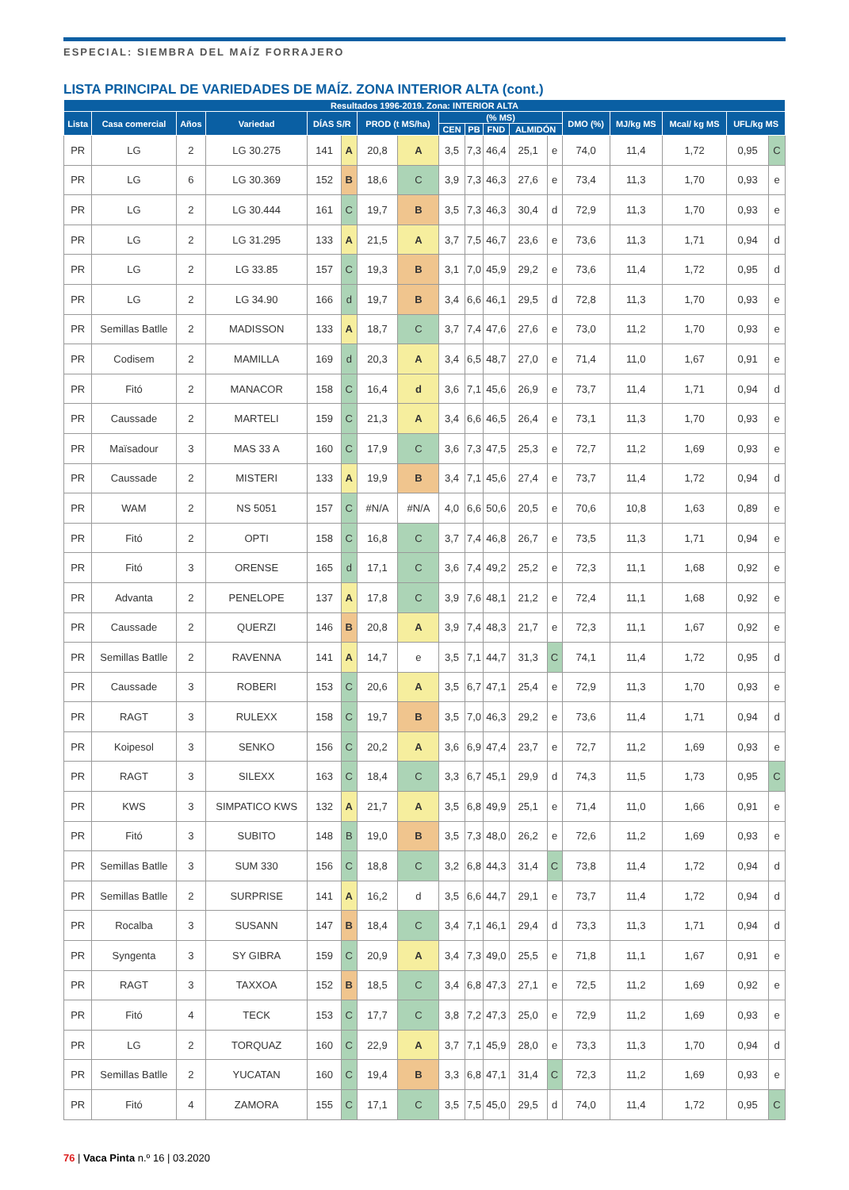ESPECIAL: SIEMBRA DEL MAÍZ FORRAJERO
LISTA PRINCIPAL DE VARIEDADES DE MAÍZ. ZONA INTERIOR ALTA (cont.)
| Resultados 1996-2019. Zona: INTERIOR ALTA | | | | | | | | | | | | | | | | | |
| --- | --- | --- | --- | --- | --- | --- | --- | --- | --- | --- | --- | --- | --- | --- | --- | --- | --- |
| Lista | Casa comercial | Años | Variedad | DÍAS S/R | | PROD (t MS/ha) | | (% MS) | | | | | DMO (%) | MJ/kg MS | Mcal/ kg MS | UFL/kg MS | |
| | | | | | | | | CEN | PB | FND | ALMIDÓN | | | | | | |
| PR | LG | 2 | LG 30.275 | 141 | A | 20,8 | A | 3,5 | 7,3 | 46,4 | 25,1 | e | 74,0 | 11,4 | 1,72 | 0,95 | C |
| PR | LG | 6 | LG 30.369 | 152 | B | 18,6 | C | 3,9 | 7,3 | 46,3 | 27,6 | e | 73,4 | 11,3 | 1,70 | 0,93 | e |
| PR | LG | 2 | LG 30.444 | 161 | C | 19,7 | B | 3,5 | 7,3 | 46,3 | 30,4 | d | 72,9 | 11,3 | 1,70 | 0,93 | e |
| PR | LG | 2 | LG 31.295 | 133 | A | 21,5 | A | 3,7 | 7,5 | 46,7 | 23,6 | e | 73,6 | 11,3 | 1,71 | 0,94 | d |
| PR | LG | 2 | LG 33.85 | 157 | C | 19,3 | B | 3,1 | 7,0 | 45,9 | 29,2 | e | 73,6 | 11,4 | 1,72 | 0,95 | d |
| PR | LG | 2 | LG 34.90 | 166 | d | 19,7 | B | 3,4 | 6,6 | 46,1 | 29,5 | d | 72,8 | 11,3 | 1,70 | 0,93 | e |
| PR | Semillas Batlle | 2 | MADISSON | 133 | A | 18,7 | C | 3,7 | 7,4 | 47,6 | 27,6 | e | 73,0 | 11,2 | 1,70 | 0,93 | e |
| PR | Codisem | 2 | MAMILLA | 169 | d | 20,3 | A | 3,4 | 6,5 | 48,7 | 27,0 | e | 71,4 | 11,0 | 1,67 | 0,91 | e |
| PR | Fitó | 2 | MANACOR | 158 | C | 16,4 | d | 3,6 | 7,1 | 45,6 | 26,9 | e | 73,7 | 11,4 | 1,71 | 0,94 | d |
| PR | Caussade | 2 | MARTELI | 159 | C | 21,3 | A | 3,4 | 6,6 | 46,5 | 26,4 | e | 73,1 | 11,3 | 1,70 | 0,93 | e |
| PR | Maïsadour | 3 | MAS 33 A | 160 | C | 17,9 | C | 3,6 | 7,3 | 47,5 | 25,3 | e | 72,7 | 11,2 | 1,69 | 0,93 | e |
| PR | Caussade | 2 | MISTERI | 133 | A | 19,9 | B | 3,4 | 7,1 | 45,6 | 27,4 | e | 73,7 | 11,4 | 1,72 | 0,94 | d |
| PR | WAM | 2 | NS 5051 | 157 | C | #N/A | #N/A | 4,0 | 6,6 | 50,6 | 20,5 | e | 70,6 | 10,8 | 1,63 | 0,89 | e |
| PR | Fitó | 2 | OPTI | 158 | C | 16,8 | C | 3,7 | 7,4 | 46,8 | 26,7 | e | 73,5 | 11,3 | 1,71 | 0,94 | e |
| PR | Fitó | 3 | ORENSE | 165 | d | 17,1 | C | 3,6 | 7,4 | 49,2 | 25,2 | e | 72,3 | 11,1 | 1,68 | 0,92 | e |
| PR | Advanta | 2 | PENELOPE | 137 | A | 17,8 | C | 3,9 | 7,6 | 48,1 | 21,2 | e | 72,4 | 11,1 | 1,68 | 0,92 | e |
| PR | Caussade | 2 | QUERZI | 146 | B | 20,8 | A | 3,9 | 7,4 | 48,3 | 21,7 | e | 72,3 | 11,1 | 1,67 | 0,92 | e |
| PR | Semillas Batlle | 2 | RAVENNA | 141 | A | 14,7 | e | 3,5 | 7,1 | 44,7 | 31,3 | C | 74,1 | 11,4 | 1,72 | 0,95 | d |
| PR | Caussade | 3 | ROBERI | 153 | C | 20,6 | A | 3,5 | 6,7 | 47,1 | 25,4 | e | 72,9 | 11,3 | 1,70 | 0,93 | e |
| PR | RAGT | 3 | RULEXX | 158 | C | 19,7 | B | 3,5 | 7,0 | 46,3 | 29,2 | e | 73,6 | 11,4 | 1,71 | 0,94 | d |
| PR | Koipesol | 3 | SENKO | 156 | C | 20,2 | A | 3,6 | 6,9 | 47,4 | 23,7 | e | 72,7 | 11,2 | 1,69 | 0,93 | e |
| PR | RAGT | 3 | SILEXX | 163 | C | 18,4 | C | 3,3 | 6,7 | 45,1 | 29,9 | d | 74,3 | 11,5 | 1,73 | 0,95 | C |
| PR | KWS | 3 | SIMPATICO KWS | 132 | A | 21,7 | A | 3,5 | 6,8 | 49,9 | 25,1 | e | 71,4 | 11,0 | 1,66 | 0,91 | e |
| PR | Fitó | 3 | SUBITO | 148 | B | 19,0 | B | 3,5 | 7,3 | 48,0 | 26,2 | e | 72,6 | 11,2 | 1,69 | 0,93 | e |
| PR | Semillas Batlle | 3 | SUM 330 | 156 | C | 18,8 | C | 3,2 | 6,8 | 44,3 | 31,4 | C | 73,8 | 11,4 | 1,72 | 0,94 | d |
| PR | Semillas Batlle | 2 | SURPRISE | 141 | A | 16,2 | d | 3,5 | 6,6 | 44,7 | 29,1 | e | 73,7 | 11,4 | 1,72 | 0,94 | d |
| PR | Rocalba | 3 | SUSANN | 147 | B | 18,4 | C | 3,4 | 7,1 | 46,1 | 29,4 | d | 73,3 | 11,3 | 1,71 | 0,94 | d |
| PR | Syngenta | 3 | SY GIBRA | 159 | C | 20,9 | A | 3,4 | 7,3 | 49,0 | 25,5 | e | 71,8 | 11,1 | 1,67 | 0,91 | e |
| PR | RAGT | 3 | TAXXOA | 152 | B | 18,5 | C | 3,4 | 6,8 | 47,3 | 27,1 | e | 72,5 | 11,2 | 1,69 | 0,92 | e |
| PR | Fitó | 4 | TECK | 153 | C | 17,7 | C | 3,8 | 7,2 | 47,3 | 25,0 | e | 72,9 | 11,2 | 1,69 | 0,93 | e |
| PR | LG | 2 | TORQUAZ | 160 | C | 22,9 | A | 3,7 | 7,1 | 45,9 | 28,0 | e | 73,3 | 11,3 | 1,70 | 0,94 | d |
| PR | Semillas Batlle | 2 | YUCATAN | 160 | C | 19,4 | B | 3,3 | 6,8 | 47,1 | 31,4 | C | 72,3 | 11,2 | 1,69 | 0,93 | e |
| PR | Fitó | 4 | ZAMORA | 155 | C | 17,1 | C | 3,5 | 7,5 | 45,0 | 29,5 | d | 74,0 | 11,4 | 1,72 | 0,95 | C |
76 | Vaca Pinta n.º 16 | 03.2020